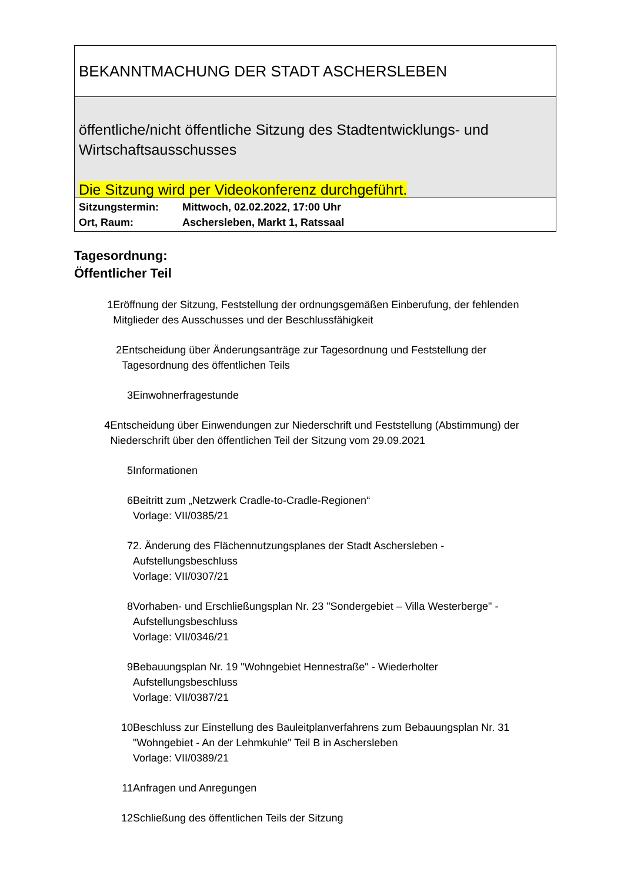BEKANNTMACHUNG DER STADT ASCHERSLEBEN
öffentliche/nicht öffentliche Sitzung des Stadtentwicklungs- und Wirtschaftsausschusses
Die Sitzung wird per Videokonferenz durchgeführt.
Sitzungstermin: Mittwoch, 02.02.2022, 17:00 Uhr
Ort, Raum: Aschersleben, Markt 1, Ratssaal
Tagesordnung:
Öffentlicher Teil
1 Eröffnung der Sitzung, Feststellung der ordnungsgemäßen Einberufung, der fehlenden Mitglieder des Ausschusses und der Beschlussfähigkeit
2 Entscheidung über Änderungsanträge zur Tagesordnung und Feststellung der Tagesordnung des öffentlichen Teils
3 Einwohnerfragestunde
4 Entscheidung über Einwendungen zur Niederschrift und Feststellung (Abstimmung) der Niederschrift über den öffentlichen Teil der Sitzung vom 29.09.2021
5 Informationen
6 Beitritt zum „Netzwerk Cradle-to-Cradle-Regionen“
Vorlage: VII/0385/21
7 2. Änderung des Flächennutzungsplanes der Stadt Aschersleben -
Aufstellungsbeschluss
Vorlage: VII/0307/21
8 Vorhaben- und Erschließungsplan Nr. 23 "Sondergebiet – Villa Westerberge" -
Aufstellungsbeschluss
Vorlage: VII/0346/21
9 Bebauungsplan Nr. 19 "Wohngebiet Hennestraße" - Wiederholter
Aufstellungsbeschluss
Vorlage: VII/0387/21
10 Beschluss zur Einstellung des Bauleitplanverfahrens zum Bebauungsplan Nr. 31
"Wohngebiet - An der Lehmkuhle" Teil B in Aschersleben
Vorlage: VII/0389/21
11 Anfragen und Anregungen
12 Schließung des öffentlichen Teils der Sitzung